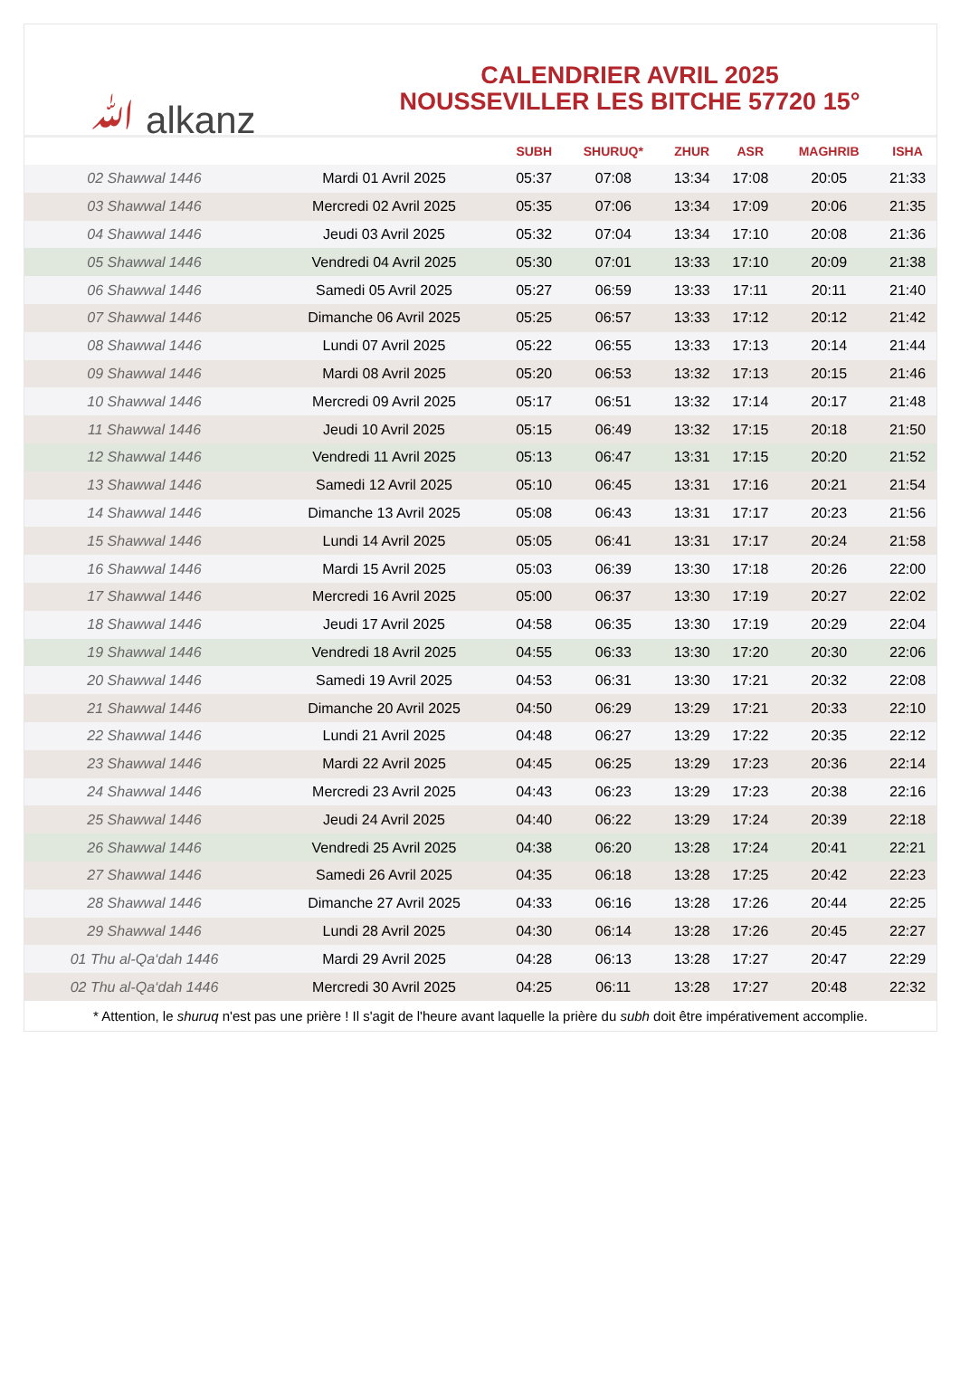ﷲ alkanz
CALENDRIER AVRIL 2025
NOUSSEVILLER LES BITCHE 57720 15°
| | | SUBH | SHURUQ* | ZHUR | ASR | MAGHRIB | ISHA |
| --- | --- | --- | --- | --- | --- | --- | --- |
| 02 Shawwal 1446 | Mardi 01 Avril 2025 | 05:37 | 07:08 | 13:34 | 17:08 | 20:05 | 21:33 |
| 03 Shawwal 1446 | Mercredi 02 Avril 2025 | 05:35 | 07:06 | 13:34 | 17:09 | 20:06 | 21:35 |
| 04 Shawwal 1446 | Jeudi 03 Avril 2025 | 05:32 | 07:04 | 13:34 | 17:10 | 20:08 | 21:36 |
| 05 Shawwal 1446 | Vendredi 04 Avril 2025 | 05:30 | 07:01 | 13:33 | 17:10 | 20:09 | 21:38 |
| 06 Shawwal 1446 | Samedi 05 Avril 2025 | 05:27 | 06:59 | 13:33 | 17:11 | 20:11 | 21:40 |
| 07 Shawwal 1446 | Dimanche 06 Avril 2025 | 05:25 | 06:57 | 13:33 | 17:12 | 20:12 | 21:42 |
| 08 Shawwal 1446 | Lundi 07 Avril 2025 | 05:22 | 06:55 | 13:33 | 17:13 | 20:14 | 21:44 |
| 09 Shawwal 1446 | Mardi 08 Avril 2025 | 05:20 | 06:53 | 13:32 | 17:13 | 20:15 | 21:46 |
| 10 Shawwal 1446 | Mercredi 09 Avril 2025 | 05:17 | 06:51 | 13:32 | 17:14 | 20:17 | 21:48 |
| 11 Shawwal 1446 | Jeudi 10 Avril 2025 | 05:15 | 06:49 | 13:32 | 17:15 | 20:18 | 21:50 |
| 12 Shawwal 1446 | Vendredi 11 Avril 2025 | 05:13 | 06:47 | 13:31 | 17:15 | 20:20 | 21:52 |
| 13 Shawwal 1446 | Samedi 12 Avril 2025 | 05:10 | 06:45 | 13:31 | 17:16 | 20:21 | 21:54 |
| 14 Shawwal 1446 | Dimanche 13 Avril 2025 | 05:08 | 06:43 | 13:31 | 17:17 | 20:23 | 21:56 |
| 15 Shawwal 1446 | Lundi 14 Avril 2025 | 05:05 | 06:41 | 13:31 | 17:17 | 20:24 | 21:58 |
| 16 Shawwal 1446 | Mardi 15 Avril 2025 | 05:03 | 06:39 | 13:30 | 17:18 | 20:26 | 22:00 |
| 17 Shawwal 1446 | Mercredi 16 Avril 2025 | 05:00 | 06:37 | 13:30 | 17:19 | 20:27 | 22:02 |
| 18 Shawwal 1446 | Jeudi 17 Avril 2025 | 04:58 | 06:35 | 13:30 | 17:19 | 20:29 | 22:04 |
| 19 Shawwal 1446 | Vendredi 18 Avril 2025 | 04:55 | 06:33 | 13:30 | 17:20 | 20:30 | 22:06 |
| 20 Shawwal 1446 | Samedi 19 Avril 2025 | 04:53 | 06:31 | 13:30 | 17:21 | 20:32 | 22:08 |
| 21 Shawwal 1446 | Dimanche 20 Avril 2025 | 04:50 | 06:29 | 13:29 | 17:21 | 20:33 | 22:10 |
| 22 Shawwal 1446 | Lundi 21 Avril 2025 | 04:48 | 06:27 | 13:29 | 17:22 | 20:35 | 22:12 |
| 23 Shawwal 1446 | Mardi 22 Avril 2025 | 04:45 | 06:25 | 13:29 | 17:23 | 20:36 | 22:14 |
| 24 Shawwal 1446 | Mercredi 23 Avril 2025 | 04:43 | 06:23 | 13:29 | 17:23 | 20:38 | 22:16 |
| 25 Shawwal 1446 | Jeudi 24 Avril 2025 | 04:40 | 06:22 | 13:29 | 17:24 | 20:39 | 22:18 |
| 26 Shawwal 1446 | Vendredi 25 Avril 2025 | 04:38 | 06:20 | 13:28 | 17:24 | 20:41 | 22:21 |
| 27 Shawwal 1446 | Samedi 26 Avril 2025 | 04:35 | 06:18 | 13:28 | 17:25 | 20:42 | 22:23 |
| 28 Shawwal 1446 | Dimanche 27 Avril 2025 | 04:33 | 06:16 | 13:28 | 17:26 | 20:44 | 22:25 |
| 29 Shawwal 1446 | Lundi 28 Avril 2025 | 04:30 | 06:14 | 13:28 | 17:26 | 20:45 | 22:27 |
| 01 Thu al-Qa‘dah 1446 | Mardi 29 Avril 2025 | 04:28 | 06:13 | 13:28 | 17:27 | 20:47 | 22:29 |
| 02 Thu al-Qa‘dah 1446 | Mercredi 30 Avril 2025 | 04:25 | 06:11 | 13:28 | 17:27 | 20:48 | 22:32 |
* Attention, le shuruq n'est pas une prière ! Il s'agit de l'heure avant laquelle la prière du subh doit être impérativement accomplie.